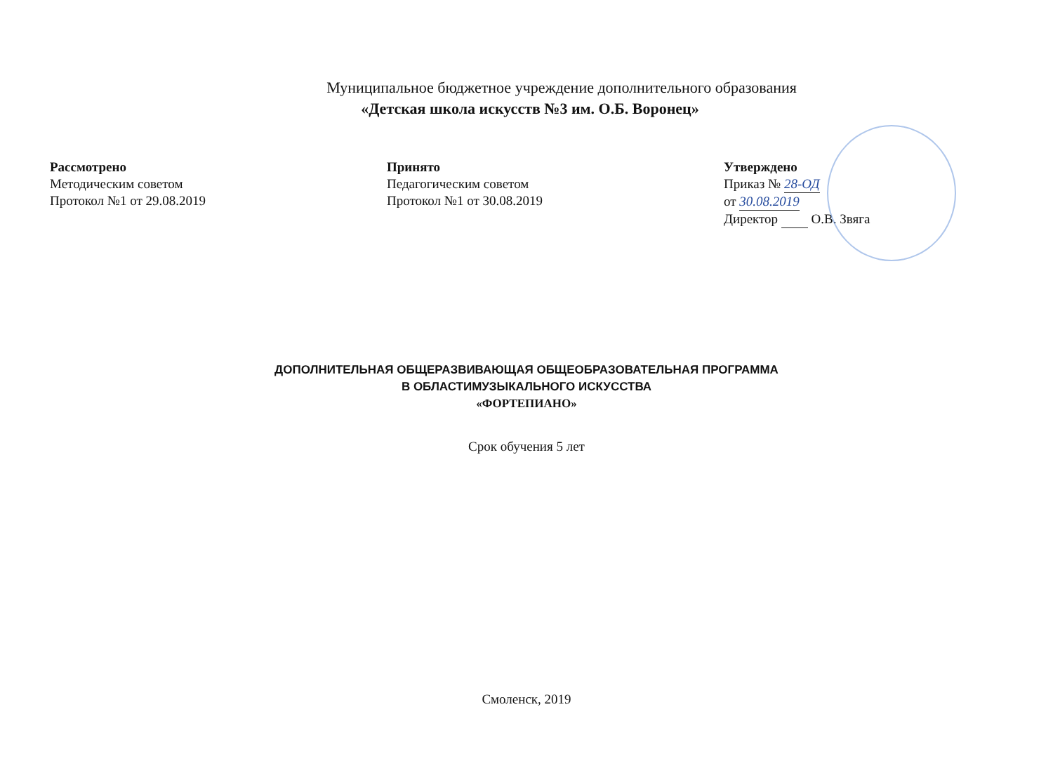Муниципальное бюджетное учреждение дополнительного образования
«Детская школа искусств №3 им. О.Б. Воронец»
Рассмотрено
Методическим советом
Протокол №1 от 29.08.2019
Принято
Педагогическим советом
Протокол №1 от 30.08.2019
Утверждено
Приказ № 28-ОД
от 30.08.2019
Директор О.В. Звяга
ДОПОЛНИТЕЛЬНАЯ ОБЩЕРАЗВИВАЮЩАЯ ОБЩЕОБРАЗОВАТЕЛЬНАЯ ПРОГРАММА
В ОБЛАСТИМУЗЫКАЛЬНОГО ИСКУССТВА
«ФОРТЕПИАНО»
Срок обучения 5 лет
Смоленск, 2019